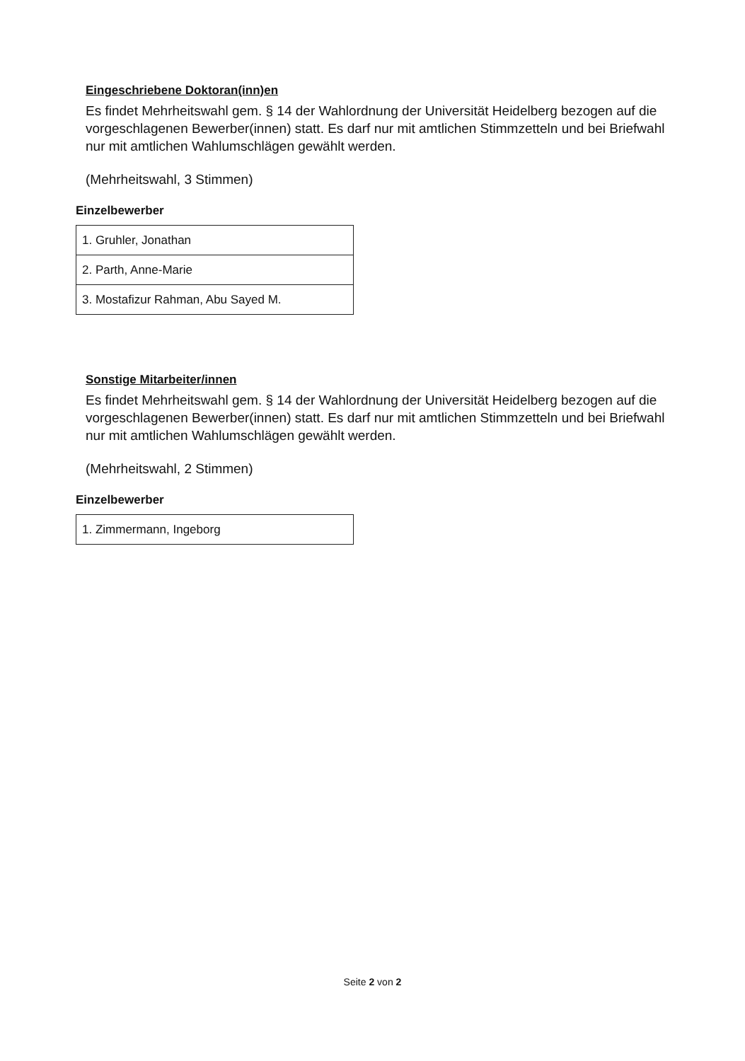Eingeschriebene Doktoran(inn)en
Es findet Mehrheitswahl gem. § 14 der Wahlordnung der Universität Heidelberg bezogen auf die vorgeschlagenen Bewerber(innen) statt. Es darf nur mit amtlichen Stimmzetteln und bei Briefwahl nur mit amtlichen Wahlumschlägen gewählt werden.
(Mehrheitswahl, 3 Stimmen)
Einzelbewerber
| 1. Gruhler, Jonathan |
| 2. Parth, Anne-Marie |
| 3. Mostafizur Rahman, Abu Sayed M. |
Sonstige Mitarbeiter/innen
Es findet Mehrheitswahl gem. § 14 der Wahlordnung der Universität Heidelberg bezogen auf die vorgeschlagenen Bewerber(innen) statt. Es darf nur mit amtlichen Stimmzetteln und bei Briefwahl nur mit amtlichen Wahlumschlägen gewählt werden.
(Mehrheitswahl, 2 Stimmen)
Einzelbewerber
| 1. Zimmermann, Ingeborg |
Seite 2 von 2